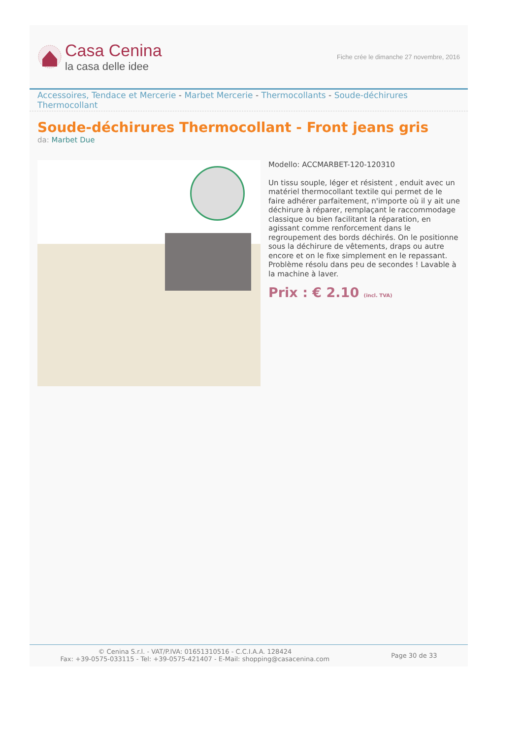Casa Cenina
la casa delle idee
Fiche crée le dimanche 27 novembre, 2016
Accessoires, Tendace et Mercerie - Marbet Mercerie - Thermocollants - Soude-déchirures Thermocollant
Soude-déchirures Thermocollant - Front jeans gris
da: Marbet Due
Modello: ACCMARBET-120-120310
Un tissu souple, léger et résistent , enduit avec un matériel thermocollant textile qui permet de le faire adhérer parfaitement, n'importe où il y ait une déchirure à réparer, remplaçant le raccommodage classique ou bien facilitant la réparation, en agissant comme renforcement dans le regroupement des bords déchirés. On le positionne sous la déchirure de vêtements, draps ou autre encore et on le fixe simplement en le repassant. Problème résolu dans peu de secondes ! Lavable à la machine à laver.
Prix : € 2.10 (incl. TVA)
© Cenina S.r.l. - VAT/P.IVA: 01651310516 - C.C.I.A.A. 128424
Fax: +39-0575-033115 - Tel: +39-0575-421407 - E-Mail: shopping@casacenina.com
Page 30 de 33